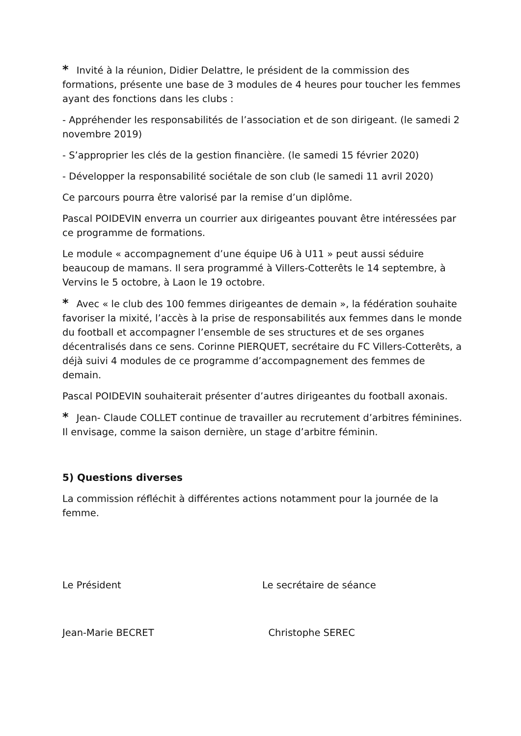* Invité à la réunion, Didier Delattre, le président de la commission des formations, présente une base de 3 modules de 4 heures pour toucher les femmes ayant des fonctions dans les clubs :
- Appréhender les responsabilités de l’association et de son dirigeant. (le samedi 2 novembre 2019)
- S’approprier les clés de la gestion financière. (le samedi 15 février 2020)
- Développer la responsabilité sociétale de son club (le samedi 11 avril 2020)
Ce parcours pourra être valorisé par la remise d’un diplôme.
Pascal POIDEVIN enverra un courrier aux dirigeantes pouvant être intéressées par ce programme de formations.
Le module « accompagnement d’une équipe U6 à U11 » peut aussi séduire beaucoup de mamans. Il sera programmé à Villers-Cotterêts le 14 septembre, à Vervins le 5 octobre, à Laon le 19 octobre.
* Avec « le club des 100 femmes dirigeantes de demain », la fédération souhaite favoriser la mixité, l’accès à la prise de responsabilités aux femmes dans le monde du football et accompagner l’ensemble de ses structures et de ses organes décentralisés dans ce sens. Corinne PIERQUET, secrétaire du FC Villers-Cotterêts, a déjà suivi 4 modules de ce programme d’accompagnement des femmes de demain.
Pascal POIDEVIN souhaiterait présenter d’autres dirigeantes du football axonais.
* Jean- Claude COLLET continue de travailler au recrutement d’arbitres féminines. Il envisage, comme la saison dernière, un stage d’arbitre féminin.
5) Questions diverses
La commission réfléchit à différentes actions notamment pour la journée de la femme.
Le Président Le secrétaire de séance
Jean-Marie BECRET Christophe SEREC